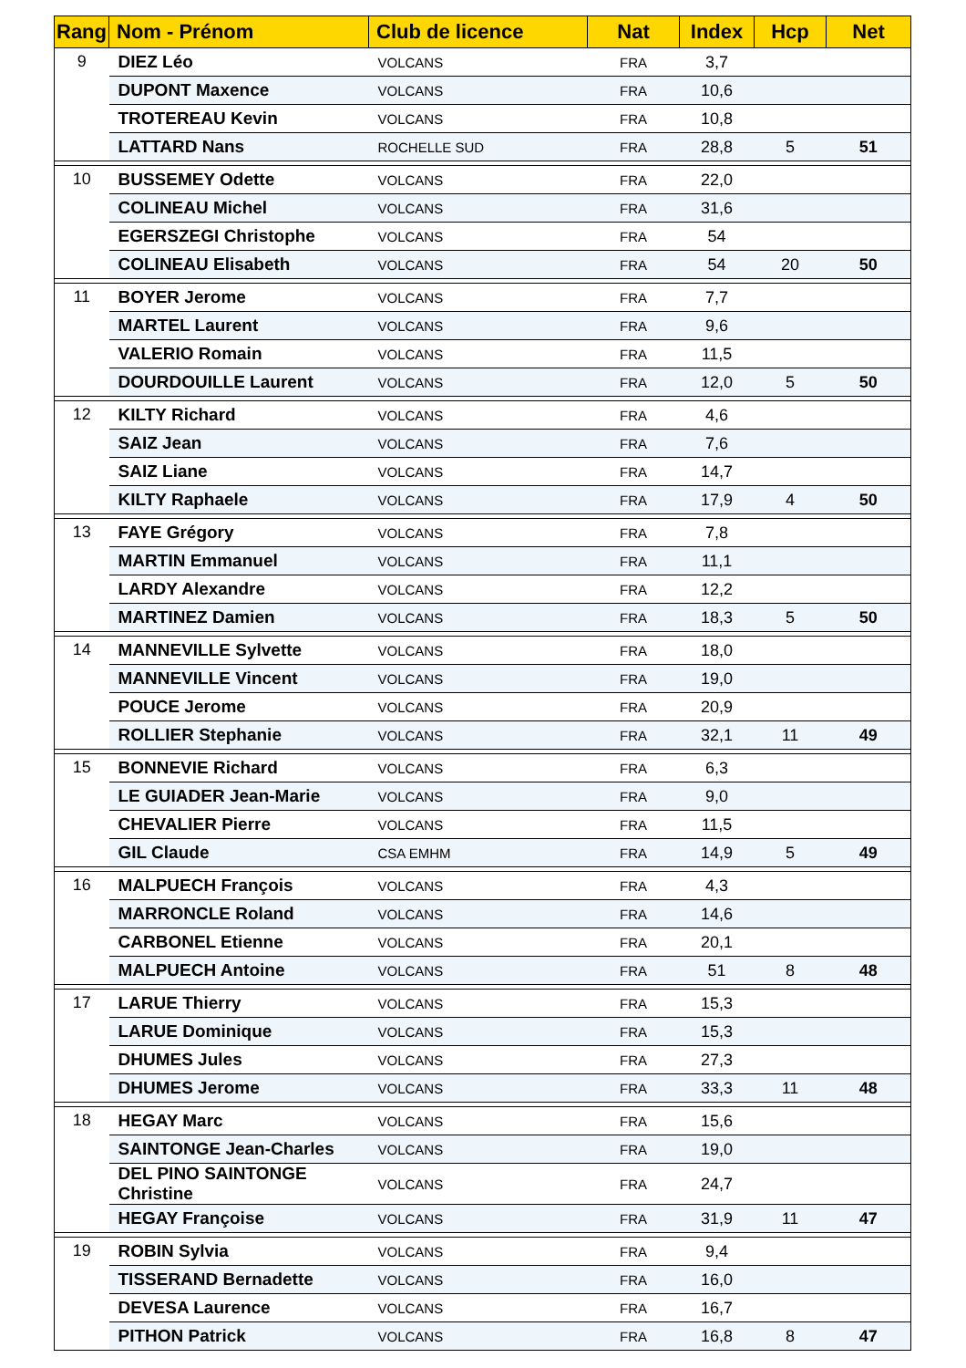| Rang | Nom - Prénom | Club de licence | Nat | Index | Hcp | Net |
| --- | --- | --- | --- | --- | --- | --- |
| 9 | DIEZ Léo | VOLCANS | FRA | 3,7 | | |
| | DUPONT Maxence | VOLCANS | FRA | 10,6 | | |
| | TROTEREAU Kevin | VOLCANS | FRA | 10,8 | | |
| | LATTARD Nans | ROCHELLE SUD | FRA | 28,8 | 5 | 51 |
| 10 | BUSSEMEY Odette | VOLCANS | FRA | 22,0 | | |
| | COLINEAU Michel | VOLCANS | FRA | 31,6 | | |
| | EGERSZEGI Christophe | VOLCANS | FRA | 54 | | |
| | COLINEAU Elisabeth | VOLCANS | FRA | 54 | 20 | 50 |
| 11 | BOYER Jerome | VOLCANS | FRA | 7,7 | | |
| | MARTEL Laurent | VOLCANS | FRA | 9,6 | | |
| | VALERIO Romain | VOLCANS | FRA | 11,5 | | |
| | DOURDOUILLE Laurent | VOLCANS | FRA | 12,0 | 5 | 50 |
| 12 | KILTY Richard | VOLCANS | FRA | 4,6 | | |
| | SAIZ Jean | VOLCANS | FRA | 7,6 | | |
| | SAIZ Liane | VOLCANS | FRA | 14,7 | | |
| | KILTY Raphaele | VOLCANS | FRA | 17,9 | 4 | 50 |
| 13 | FAYE Grégory | VOLCANS | FRA | 7,8 | | |
| | MARTIN Emmanuel | VOLCANS | FRA | 11,1 | | |
| | LARDY Alexandre | VOLCANS | FRA | 12,2 | | |
| | MARTINEZ Damien | VOLCANS | FRA | 18,3 | 5 | 50 |
| 14 | MANNEVILLE Sylvette | VOLCANS | FRA | 18,0 | | |
| | MANNEVILLE Vincent | VOLCANS | FRA | 19,0 | | |
| | POUCE Jerome | VOLCANS | FRA | 20,9 | | |
| | ROLLIER Stephanie | VOLCANS | FRA | 32,1 | 11 | 49 |
| 15 | BONNEVIE Richard | VOLCANS | FRA | 6,3 | | |
| | LE GUIADER Jean-Marie | VOLCANS | FRA | 9,0 | | |
| | CHEVALIER Pierre | VOLCANS | FRA | 11,5 | | |
| | GIL Claude | CSA EMHM | FRA | 14,9 | 5 | 49 |
| 16 | MALPUECH François | VOLCANS | FRA | 4,3 | | |
| | MARRONCLE Roland | VOLCANS | FRA | 14,6 | | |
| | CARBONEL Etienne | VOLCANS | FRA | 20,1 | | |
| | MALPUECH Antoine | VOLCANS | FRA | 51 | 8 | 48 |
| 17 | LARUE Thierry | VOLCANS | FRA | 15,3 | | |
| | LARUE Dominique | VOLCANS | FRA | 15,3 | | |
| | DHUMES Jules | VOLCANS | FRA | 27,3 | | |
| | DHUMES Jerome | VOLCANS | FRA | 33,3 | 11 | 48 |
| 18 | HEGAY Marc | VOLCANS | FRA | 15,6 | | |
| | SAINTONGE Jean-Charles | VOLCANS | FRA | 19,0 | | |
| | DEL PINO SAINTONGE Christine | VOLCANS | FRA | 24,7 | | |
| | HEGAY Françoise | VOLCANS | FRA | 31,9 | 11 | 47 |
| 19 | ROBIN Sylvia | VOLCANS | FRA | 9,4 | | |
| | TISSERAND Bernadette | VOLCANS | FRA | 16,0 | | |
| | DEVESA Laurence | VOLCANS | FRA | 16,7 | | |
| | PITHON Patrick | VOLCANS | FRA | 16,8 | 8 | 47 |